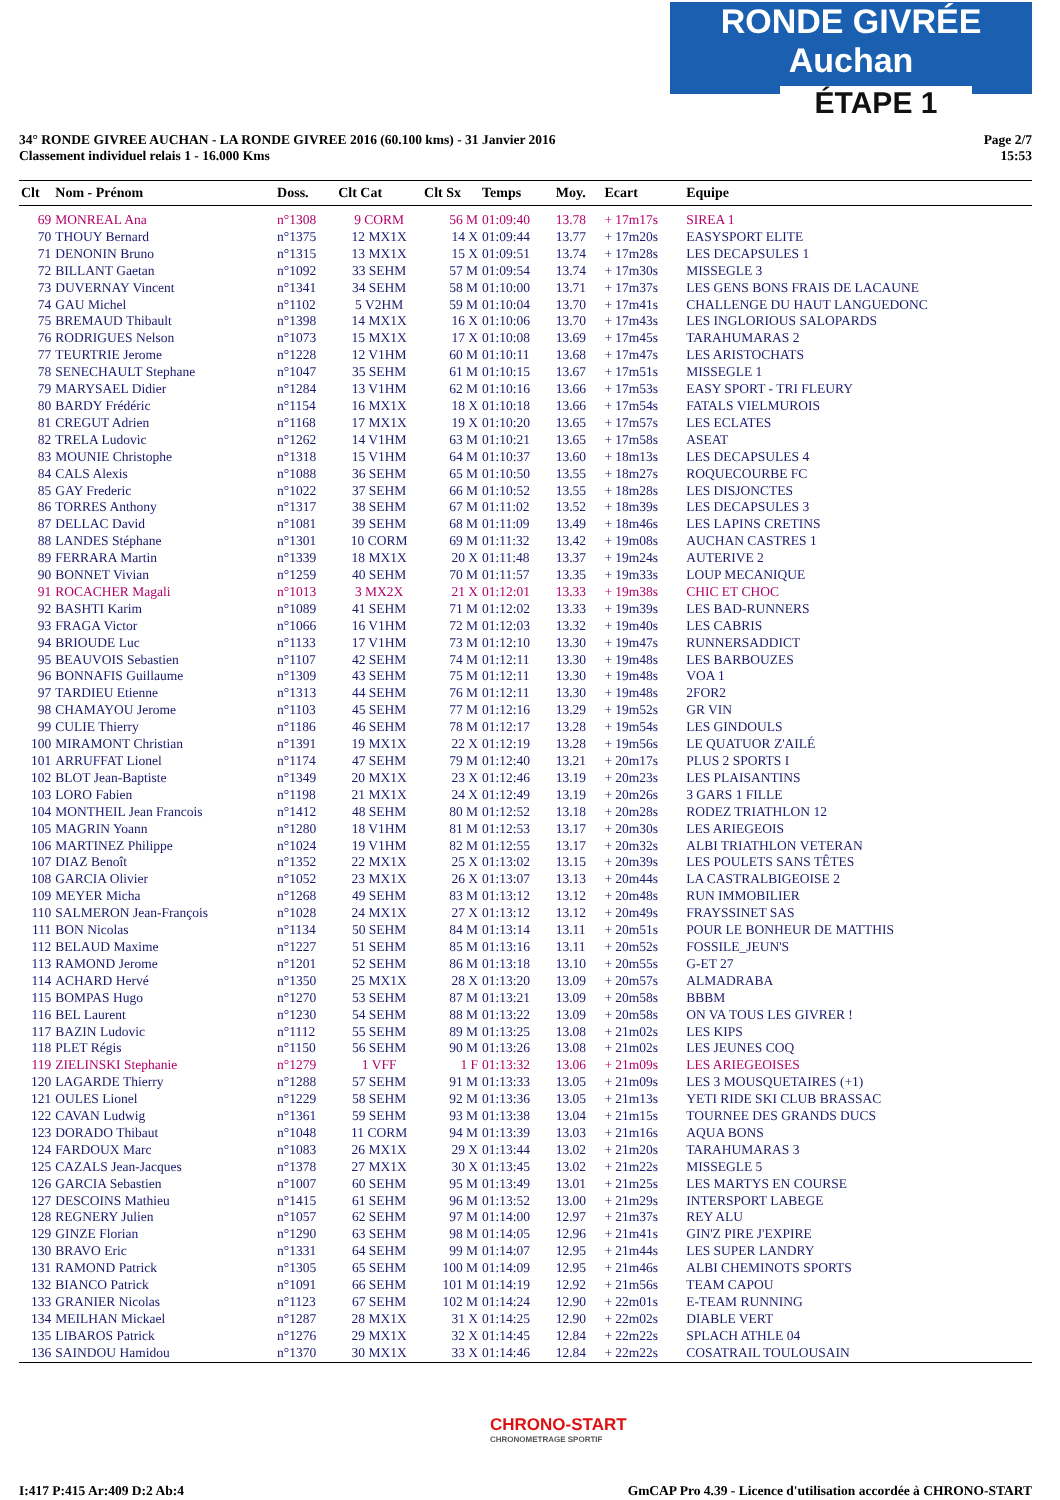RONDE GIVRÉE Auchan
ÉTAPE 1
34° RONDE GIVREE AUCHAN - LA RONDE GIVREE 2016 (60.100 kms) - 31 Janvier 2016
Classement individuel relais 1 - 16.000 Kms
Page 2/7
15:53
| Clt | Nom - Prénom | Doss. | Clt Cat | Clt Sx | Temps | Moy. | Ecart | Equipe |
| --- | --- | --- | --- | --- | --- | --- | --- | --- |
| 69 | MONREAL Ana | n°1308 | 9 CORM | 56 M | 01:09:40 | 13.78 | + 17m17s | SIREA 1 |
| 70 | THOUY Bernard | n°1375 | 12 MX1X | 14 X | 01:09:44 | 13.77 | + 17m20s | EASYSPORT ELITE |
| 71 | DENONIN Bruno | n°1315 | 13 MX1X | 15 X | 01:09:51 | 13.74 | + 17m28s | LES DECAPSULES 1 |
| 72 | BILLANT Gaetan | n°1092 | 33 SEHM | 57 M | 01:09:54 | 13.74 | + 17m30s | MISSEGLE 3 |
| 73 | DUVERNAY Vincent | n°1341 | 34 SEHM | 58 M | 01:10:00 | 13.71 | + 17m37s | LES GENS BONS FRAIS DE LACAUNE |
| 74 | GAU Michel | n°1102 | 5 V2HM | 59 M | 01:10:04 | 13.70 | + 17m41s | CHALLENGE DU HAUT LANGUEDONC |
| 75 | BREMAUD Thibault | n°1398 | 14 MX1X | 16 X | 01:10:06 | 13.70 | + 17m43s | LES INGLORIOUS SALOPARDS |
| 76 | RODRIGUES Nelson | n°1073 | 15 MX1X | 17 X | 01:10:08 | 13.69 | + 17m45s | TARAHUMARAS 2 |
| 77 | TEURTRIE Jerome | n°1228 | 12 V1HM | 60 M | 01:10:11 | 13.68 | + 17m47s | LES ARISTOCHATS |
| 78 | SENECHAULT Stephane | n°1047 | 35 SEHM | 61 M | 01:10:15 | 13.67 | + 17m51s | MISSEGLE 1 |
| 79 | MARYSAEL Didier | n°1284 | 13 V1HM | 62 M | 01:10:16 | 13.66 | + 17m53s | EASY SPORT - TRI FLEURY |
| 80 | BARDY Frédéric | n°1154 | 16 MX1X | 18 X | 01:10:18 | 13.66 | + 17m54s | FATALS VIELMUROIS |
| 81 | CREGUT Adrien | n°1168 | 17 MX1X | 19 X | 01:10:20 | 13.65 | + 17m57s | LES ECLATES |
| 82 | TRELA Ludovic | n°1262 | 14 V1HM | 63 M | 01:10:21 | 13.65 | + 17m58s | ASEAT |
| 83 | MOUNIE Christophe | n°1318 | 15 V1HM | 64 M | 01:10:37 | 13.60 | + 18m13s | LES DECAPSULES 4 |
| 84 | CALS Alexis | n°1088 | 36 SEHM | 65 M | 01:10:50 | 13.55 | + 18m27s | ROQUECOURBE FC |
| 85 | GAY Frederic | n°1022 | 37 SEHM | 66 M | 01:10:52 | 13.55 | + 18m28s | LES DISJONCTES |
| 86 | TORRES Anthony | n°1317 | 38 SEHM | 67 M | 01:11:02 | 13.52 | + 18m39s | LES DECAPSULES 3 |
| 87 | DELLAC David | n°1081 | 39 SEHM | 68 M | 01:11:09 | 13.49 | + 18m46s | LES LAPINS CRETINS |
| 88 | LANDES Stéphane | n°1301 | 10 CORM | 69 M | 01:11:32 | 13.42 | + 19m08s | AUCHAN CASTRES 1 |
| 89 | FERRARA Martin | n°1339 | 18 MX1X | 20 X | 01:11:48 | 13.37 | + 19m24s | AUTERIVE 2 |
| 90 | BONNET Vivian | n°1259 | 40 SEHM | 70 M | 01:11:57 | 13.35 | + 19m33s | LOUP MECANIQUE |
| 91 | ROCACHER Magali | n°1013 | 3 MX2X | 21 X | 01:12:01 | 13.33 | + 19m38s | CHIC ET CHOC |
| 92 | BASHTI Karim | n°1089 | 41 SEHM | 71 M | 01:12:02 | 13.33 | + 19m39s | LES BAD-RUNNERS |
| 93 | FRAGA Victor | n°1066 | 16 V1HM | 72 M | 01:12:03 | 13.32 | + 19m40s | LES CABRIS |
| 94 | BRIOUDE Luc | n°1133 | 17 V1HM | 73 M | 01:12:10 | 13.30 | + 19m47s | RUNNERSADDICT |
| 95 | BEAUVOIS Sebastien | n°1107 | 42 SEHM | 74 M | 01:12:11 | 13.30 | + 19m48s | LES BARBOUZES |
| 96 | BONNAFIS Guillaume | n°1309 | 43 SEHM | 75 M | 01:12:11 | 13.30 | + 19m48s | VOA 1 |
| 97 | TARDIEU Etienne | n°1313 | 44 SEHM | 76 M | 01:12:11 | 13.30 | + 19m48s | 2FOR2 |
| 98 | CHAMAYOU Jerome | n°1103 | 45 SEHM | 77 M | 01:12:16 | 13.29 | + 19m52s | GR VIN |
| 99 | CULIE Thierry | n°1186 | 46 SEHM | 78 M | 01:12:17 | 13.28 | + 19m54s | LES GINDOULS |
| 100 | MIRAMONT Christian | n°1391 | 19 MX1X | 22 X | 01:12:19 | 13.28 | + 19m56s | LE QUATUOR Z'AILÉ |
| 101 | ARRUFFAT Lionel | n°1174 | 47 SEHM | 79 M | 01:12:40 | 13.21 | + 20m17s | PLUS 2 SPORTS I |
| 102 | BLOT Jean-Baptiste | n°1349 | 20 MX1X | 23 X | 01:12:46 | 13.19 | + 20m23s | LES PLAISANTINS |
| 103 | LORO Fabien | n°1198 | 21 MX1X | 24 X | 01:12:49 | 13.19 | + 20m26s | 3 GARS 1 FILLE |
| 104 | MONTHEIL Jean Francois | n°1412 | 48 SEHM | 80 M | 01:12:52 | 13.18 | + 20m28s | RODEZ TRIATHLON 12 |
| 105 | MAGRIN Yoann | n°1280 | 18 V1HM | 81 M | 01:12:53 | 13.17 | + 20m30s | LES ARIEGEOIS |
| 106 | MARTINEZ Philippe | n°1024 | 19 V1HM | 82 M | 01:12:55 | 13.17 | + 20m32s | ALBI TRIATHLON VETERAN |
| 107 | DIAZ Benoît | n°1352 | 22 MX1X | 25 X | 01:13:02 | 13.15 | + 20m39s | LES POULETS SANS TÊTES |
| 108 | GARCIA Olivier | n°1052 | 23 MX1X | 26 X | 01:13:07 | 13.13 | + 20m44s | LA CASTRALBIGEOISE 2 |
| 109 | MEYER Micha | n°1268 | 49 SEHM | 83 M | 01:13:12 | 13.12 | + 20m48s | RUN IMMOBILIER |
| 110 | SALMERON Jean-François | n°1028 | 24 MX1X | 27 X | 01:13:12 | 13.12 | + 20m49s | FRAYSSINET SAS |
| 111 | BON Nicolas | n°1134 | 50 SEHM | 84 M | 01:13:14 | 13.11 | + 20m51s | POUR LE BONHEUR DE MATTHIS |
| 112 | BELAUD Maxime | n°1227 | 51 SEHM | 85 M | 01:13:16 | 13.11 | + 20m52s | FOSSILE_JEUN'S |
| 113 | RAMOND Jerome | n°1201 | 52 SEHM | 86 M | 01:13:18 | 13.10 | + 20m55s | G-ET 27 |
| 114 | ACHARD Hervé | n°1350 | 25 MX1X | 28 X | 01:13:20 | 13.09 | + 20m57s | ALMADRABA |
| 115 | BOMPAS Hugo | n°1270 | 53 SEHM | 87 M | 01:13:21 | 13.09 | + 20m58s | BBBM |
| 116 | BEL Laurent | n°1230 | 54 SEHM | 88 M | 01:13:22 | 13.09 | + 20m58s | ON VA TOUS LES GIVRER ! |
| 117 | BAZIN Ludovic | n°1112 | 55 SEHM | 89 M | 01:13:25 | 13.08 | + 21m02s | LES KIPS |
| 118 | PLET Régis | n°1150 | 56 SEHM | 90 M | 01:13:26 | 13.08 | + 21m02s | LES JEUNES COQ |
| 119 | ZIELINSKI Stephanie | n°1279 | 1 VFF | 1 F | 01:13:32 | 13.06 | + 21m09s | LES ARIEGEOISES |
| 120 | LAGARDE Thierry | n°1288 | 57 SEHM | 91 M | 01:13:33 | 13.05 | + 21m09s | LES 3 MOUSQUETAIRES (+1) |
| 121 | OULES Lionel | n°1229 | 58 SEHM | 92 M | 01:13:36 | 13.05 | + 21m13s | YETI RIDE SKI CLUB BRASSAC |
| 122 | CAVAN Ludwig | n°1361 | 59 SEHM | 93 M | 01:13:38 | 13.04 | + 21m15s | TOURNEE DES GRANDS DUCS |
| 123 | DORADO Thibaut | n°1048 | 11 CORM | 94 M | 01:13:39 | 13.03 | + 21m16s | AQUA BONS |
| 124 | FARDOUX Marc | n°1083 | 26 MX1X | 29 X | 01:13:44 | 13.02 | + 21m20s | TARAHUMARAS 3 |
| 125 | CAZALS Jean-Jacques | n°1378 | 27 MX1X | 30 X | 01:13:45 | 13.02 | + 21m22s | MISSEGLE 5 |
| 126 | GARCIA Sebastien | n°1007 | 60 SEHM | 95 M | 01:13:49 | 13.01 | + 21m25s | LES MARTYS EN COURSE |
| 127 | DESCOINS Mathieu | n°1415 | 61 SEHM | 96 M | 01:13:52 | 13.00 | + 21m29s | INTERSPORT LABEGE |
| 128 | REGNERY Julien | n°1057 | 62 SEHM | 97 M | 01:14:00 | 12.97 | + 21m37s | REY ALU |
| 129 | GINZE Florian | n°1290 | 63 SEHM | 98 M | 01:14:05 | 12.96 | + 21m41s | GIN'Z PIRE J'EXPIRE |
| 130 | BRAVO Eric | n°1331 | 64 SEHM | 99 M | 01:14:07 | 12.95 | + 21m44s | LES SUPER LANDRY |
| 131 | RAMOND Patrick | n°1305 | 65 SEHM | 100 M | 01:14:09 | 12.95 | + 21m46s | ALBI CHEMINOTS SPORTS |
| 132 | BIANCO Patrick | n°1091 | 66 SEHM | 101 M | 01:14:19 | 12.92 | + 21m56s | TEAM CAPOU |
| 133 | GRANIER Nicolas | n°1123 | 67 SEHM | 102 M | 01:14:24 | 12.90 | + 22m01s | E-TEAM RUNNING |
| 134 | MEILHAN Mickael | n°1287 | 28 MX1X | 31 X | 01:14:25 | 12.90 | + 22m02s | DIABLE VERT |
| 135 | LIBAROS Patrick | n°1276 | 29 MX1X | 32 X | 01:14:45 | 12.84 | + 22m22s | SPLACH ATHLE 04 |
| 136 | SAINDOU Hamidou | n°1370 | 30 MX1X | 33 X | 01:14:46 | 12.84 | + 22m22s | COSATRAIL TOULOUSAIN |
CHRONO-START
CHRONOMETRAGE SPORTIF
I:417 P:415 Ar:409 D:2 Ab:4 GmCAP Pro 4.39 - Licence d'utilisation accordée à CHRONO-START